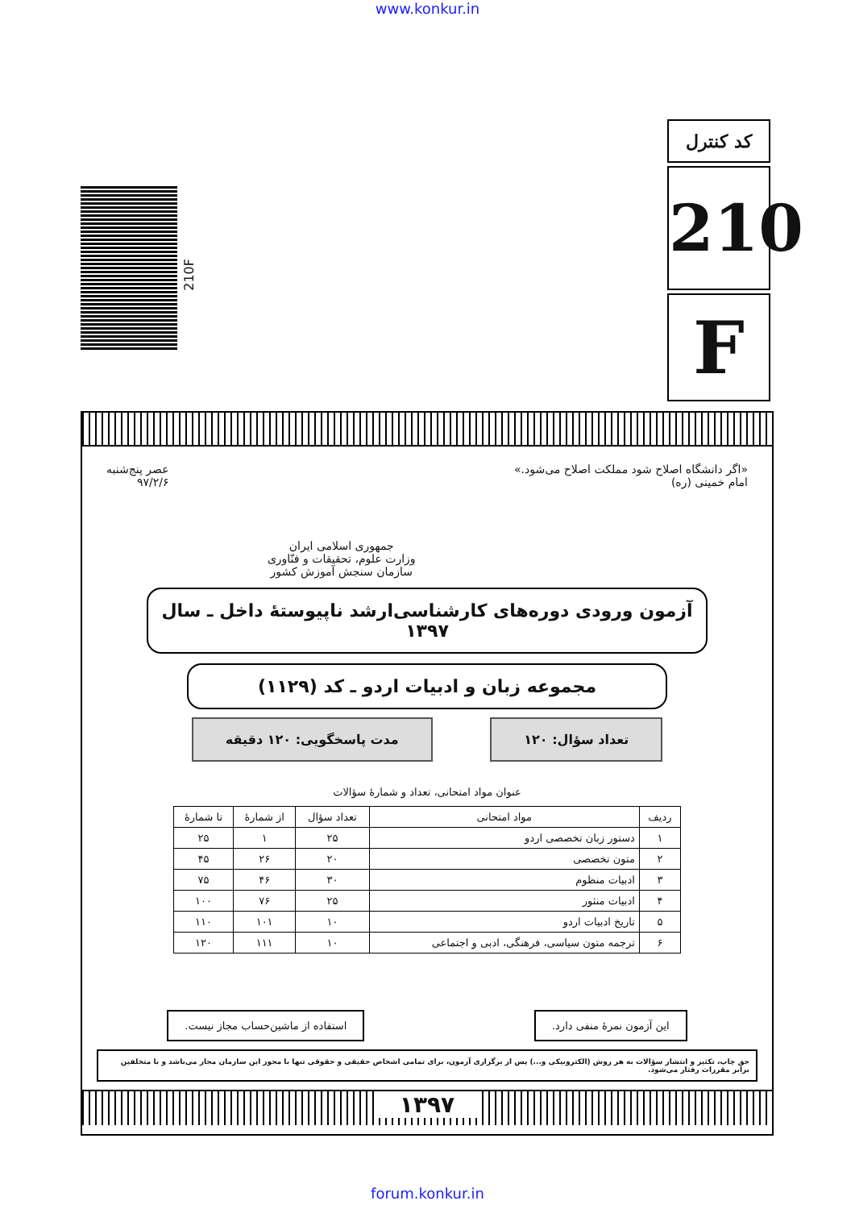www.konkur.in
210F
کد کنترل
210
F
«اگر دانشگاه اصلاح شود مملکت اصلاح می‌شود.»
امام خمینی (ره)
جمهوری اسلامی ایران
وزارت علوم، تحقیقات و فنّاوری
سازمان سنجش آموزش کشور
عصر پنج‌شنبه
۹۷/۲/۶
آزمون ورودی دوره‌های کارشناسی‌ارشد ناپیوستهٔ داخل ـ سال ۱۳۹۷
مجموعه زبان و ادبیات اردو ـ کد (۱۱۲۹)
تعداد سؤال: ۱۲۰ مدت پاسخگویی: ۱۲۰ دقیقه
عنوان مواد امتحانی، تعداد و شمارهٔ سؤالات
| ردیف | مواد امتحانی | تعداد سؤال | از شمارهٔ | تا شمارهٔ |
| --- | --- | --- | --- | --- |
| ۱ | دستور زبان تخصصی اردو | ۲۵ | ۱ | ۲۵ |
| ۲ | متون تخصصی | ۲۰ | ۲۶ | ۴۵ |
| ۳ | ادبیات منظوم | ۳۰ | ۴۶ | ۷۵ |
| ۴ | ادبیات منثور | ۲۵ | ۷۶ | ۱۰۰ |
| ۵ | تاریخ ادبیات اردو | ۱۰ | ۱۰۱ | ۱۱۰ |
| ۶ | ترجمه متون سیاسی، فرهنگی، ادبی و اجتماعی | ۱۰ | ۱۱۱ | ۱۲۰ |
این آزمون نمرهٔ منفی دارد. استفاده از ماشین‌حساب مجاز نیست.
حق چاپ، تکثیر و انتشار سؤالات به هر روش (الکترونیکی و...) پس از برگزاری آزمون، برای تمامی اشخاص حقیقی و حقوقی تنها با مجوز این سازمان مجاز می‌باشد و با متخلفین برابر مقررات رفتار می‌شود.
۱۳۹۷
forum.konkur.in